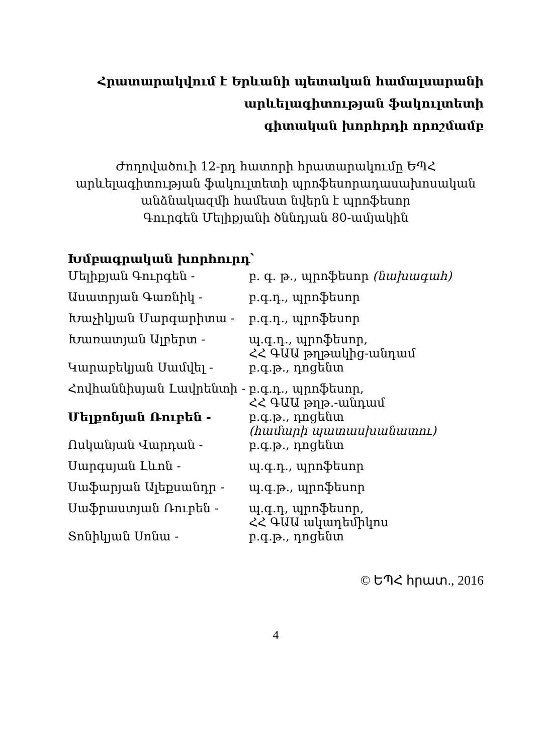Հրատարակվում է Երևանի պետական համալսարանի
արևելագիտության ֆակուլտետի
գիտական խորհրդի որոշմամբ
Ժողովածուի 12-րդ հատորի հրատարակումը ԵՊՀ
արևելագիտության ֆակուլտետի պրոֆեսորադասախոսական
անձնակազմի համեստ նվերն է պրոֆեսոր
Գուրգեն Մելիքյանի ծննդյան 80-ամյակին
Խմբագրական խորհուրդ՝
| Մելիքյան Գուրգեն - | բ. գ. թ., պրոֆեսոր (նախագահ) |
| Ասատրյան Գառնիկ - | բ.գ.դ., պրոֆեսոր |
| Խաչիկյան Մարգարիտա - | բ.գ.դ., պրոֆեսոր |
| Խառատյան Ալբերտ - | պ.գ.դ., պրոֆեսոր, ՀՀ ԳԱԱ թղթակից-անդամ |
| Կարաբեկյան Սամվել - | բ.գ.թ., դոցենտ |
| Հովհաննիսյան Լավրենտի - | բ.գ.դ., պրոֆեսոր, ՀՀ ԳԱԱ թղթ.-անդամ |
| Մելքոնյան Ռուբեն - | բ.գ.թ., դոցենտ (համարի պատասխանատու) |
| Ոսկանյան Վարդան - | բ.գ.թ., դոցենտ |
| Սարգսյան Լևոն - | պ.գ.դ., պրոֆեսոր |
| Սաֆարյան Ալեքսանդր - | պ.գ.թ., պրոֆեսոր |
| Սաֆրաստյան Ռուբեն - | պ.գ.դ, պրոֆեսոր, ՀՀ ԳԱԱ ակադեմիկոս |
| Տոնիկյան Սոնա - | բ.գ.թ., դոցենտ |
© ԵՊՀ հրատ., 2016
4